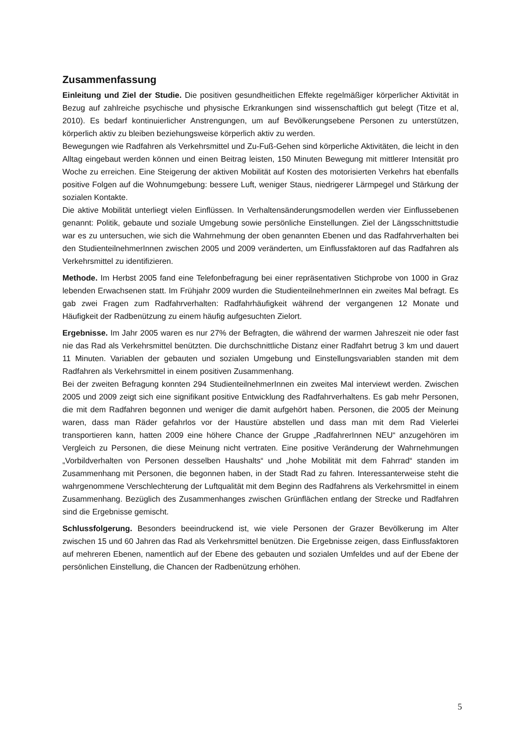Zusammenfassung
Einleitung und Ziel der Studie. Die positiven gesundheitlichen Effekte regelmäßiger körperlicher Aktivität in Bezug auf zahlreiche psychische und physische Erkrankungen sind wissenschaftlich gut belegt (Titze et al, 2010). Es bedarf kontinuierlicher Anstrengungen, um auf Bevölkerungsebene Personen zu unterstützen, körperlich aktiv zu bleiben beziehungsweise körperlich aktiv zu werden.
Bewegungen wie Radfahren als Verkehrsmittel und Zu-Fuß-Gehen sind körperliche Aktivitäten, die leicht in den Alltag eingebaut werden können und einen Beitrag leisten, 150 Minuten Bewegung mit mittlerer Intensität pro Woche zu erreichen. Eine Steigerung der aktiven Mobilität auf Kosten des motorisierten Verkehrs hat ebenfalls positive Folgen auf die Wohnumgebung: bessere Luft, weniger Staus, niedrigerer Lärmpegel und Stärkung der sozialen Kontakte.
Die aktive Mobilität unterliegt vielen Einflüssen. In Verhaltensänderungsmodellen werden vier Einflussebenen genannt: Politik, gebaute und soziale Umgebung sowie persönliche Einstellungen. Ziel der Längsschnittstudie war es zu untersuchen, wie sich die Wahrnehmung der oben genannten Ebenen und das Radfahrverhalten bei den StudienteilnehmerInnen zwischen 2005 und 2009 veränderten, um Einflussfaktoren auf das Radfahren als Verkehrsmittel zu identifizieren.
Methode. Im Herbst 2005 fand eine Telefonbefragung bei einer repräsentativen Stichprobe von 1000 in Graz lebenden Erwachsenen statt. Im Frühjahr 2009 wurden die StudienteilnehmerInnen ein zweites Mal befragt. Es gab zwei Fragen zum Radfahrverhalten: Radfahrhäufigkeit während der vergangenen 12 Monate und Häufigkeit der Radbenützung zu einem häufig aufgesuchten Zielort.
Ergebnisse. Im Jahr 2005 waren es nur 27% der Befragten, die während der warmen Jahreszeit nie oder fast nie das Rad als Verkehrsmittel benützten. Die durchschnittliche Distanz einer Radfahrt betrug 3 km und dauert 11 Minuten. Variablen der gebauten und sozialen Umgebung und Einstellungsvariablen standen mit dem Radfahren als Verkehrsmittel in einem positiven Zusammenhang.
Bei der zweiten Befragung konnten 294 StudienteilnehmerInnen ein zweites Mal interviewt werden. Zwischen 2005 und 2009 zeigt sich eine signifikant positive Entwicklung des Radfahrverhaltens. Es gab mehr Personen, die mit dem Radfahren begonnen und weniger die damit aufgehört haben. Personen, die 2005 der Meinung waren, dass man Räder gefahrlos vor der Haustüre abstellen und dass man mit dem Rad Vielerlei transportieren kann, hatten 2009 eine höhere Chance der Gruppe „RadfahrerInnen NEU“ anzugehören im Vergleich zu Personen, die diese Meinung nicht vertraten. Eine positive Veränderung der Wahrnehmungen „Vorbildverhalten von Personen desselben Haushalts“ und „hohe Mobilität mit dem Fahrrad“ standen im Zusammenhang mit Personen, die begonnen haben, in der Stadt Rad zu fahren. Interessanterweise steht die wahrgenommene Verschlechterung der Luftqualität mit dem Beginn des Radfahrens als Verkehrsmittel in einem Zusammenhang. Bezüglich des Zusammenhanges zwischen Grünflächen entlang der Strecke und Radfahren sind die Ergebnisse gemischt.
Schlussfolgerung. Besonders beeindruckend ist, wie viele Personen der Grazer Bevölkerung im Alter zwischen 15 und 60 Jahren das Rad als Verkehrsmittel benützen. Die Ergebnisse zeigen, dass Einflussfaktoren auf mehreren Ebenen, namentlich auf der Ebene des gebauten und sozialen Umfeldes und auf der Ebene der persönlichen Einstellung, die Chancen der Radbenützung erhöhen.
5